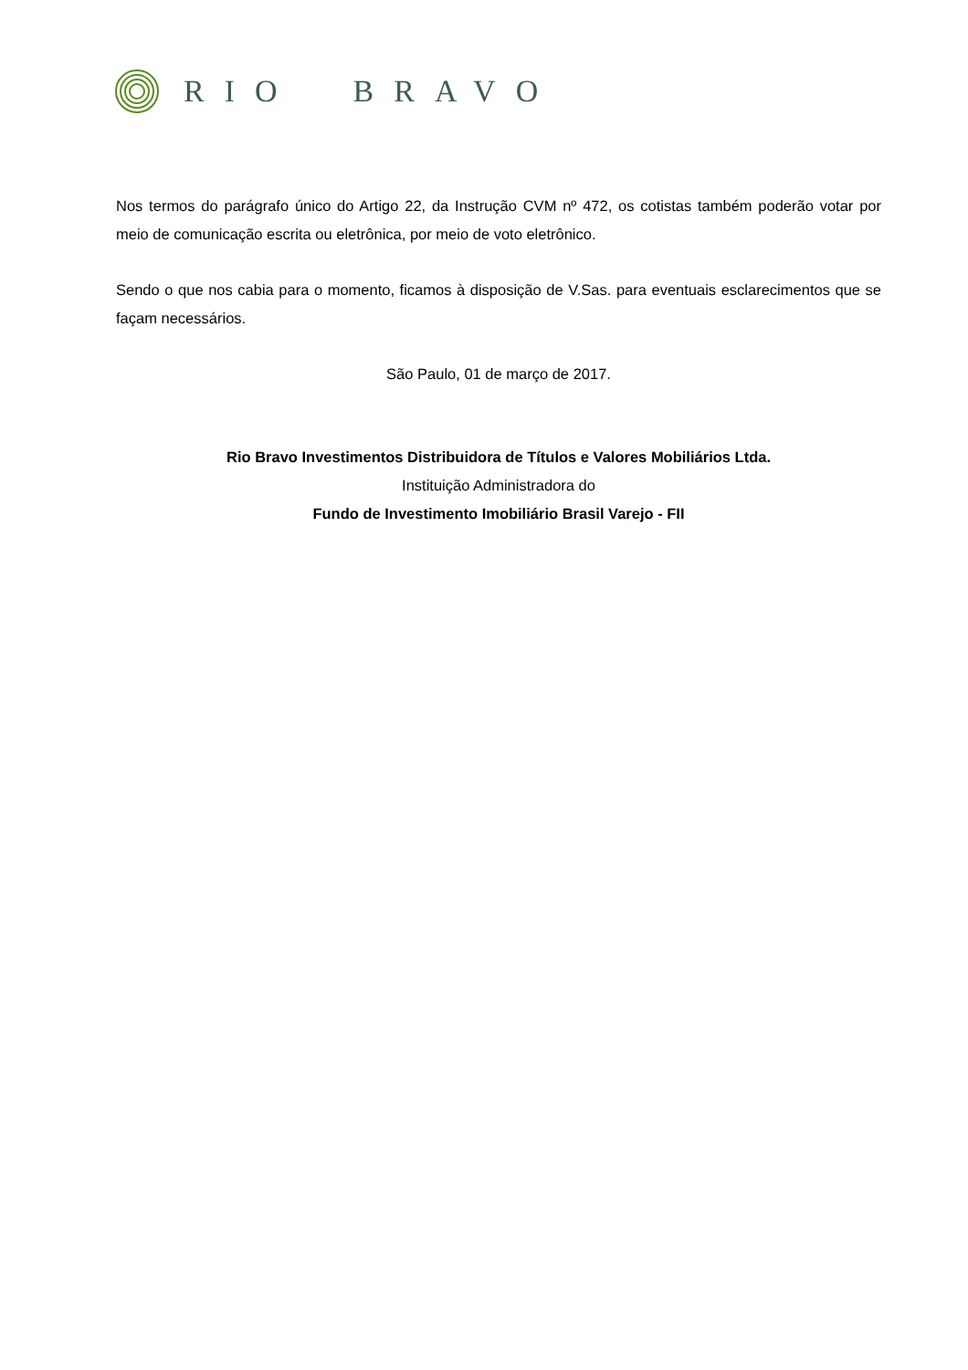RIO BRAVO
Nos termos do parágrafo único do Artigo 22, da Instrução CVM nº 472, os cotistas também poderão votar por meio de comunicação escrita ou eletrônica, por meio de voto eletrônico.
Sendo o que nos cabia para o momento, ficamos à disposição de V.Sas. para eventuais esclarecimentos que se façam necessários.
São Paulo, 01 de março de 2017.
Rio Bravo Investimentos Distribuidora de Títulos e Valores Mobiliários Ltda.
Instituição Administradora do
Fundo de Investimento Imobiliário Brasil Varejo - FII